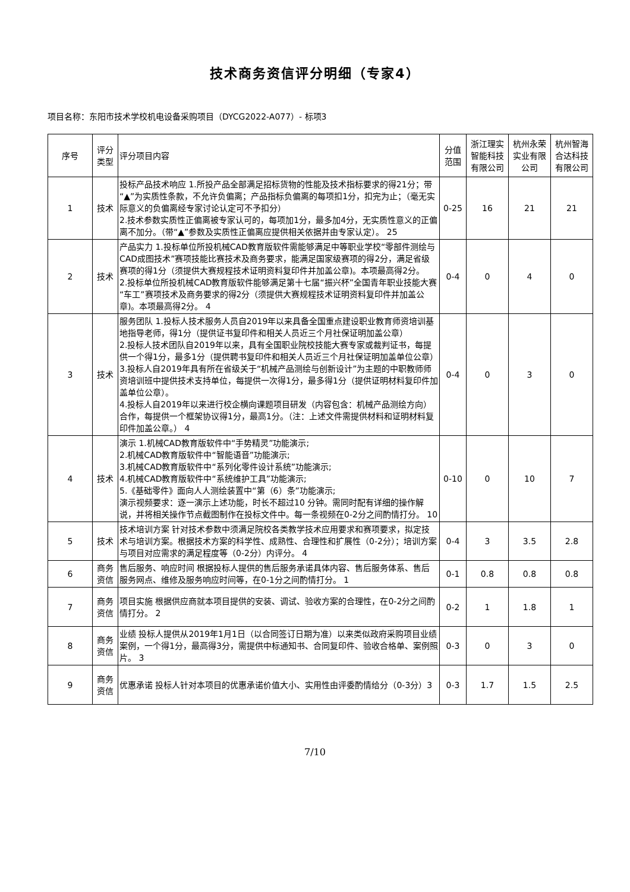技术商务资信评分明细（专家4）
项目名称：东阳市技术学校机电设备采购项目（DYCG2022-A077）- 标项3
| 序号 | 评分类型 | 评分项目内容 | 分值范围 | 浙江理实智能科技有限公司 | 杭州永荣实业有限公司 | 杭州智海合达科技有限公司 |
| --- | --- | --- | --- | --- | --- | --- |
| 1 | 技术 | 投标产品技术响应 1.所投产品全部满足招标货物的性能及技术指标要求的得21分；带“▲”为实质性条款，不允许负偏离；产品指标负偏离的每项扣1分，扣完为止；（毫无实际意义的负偏离经专家讨论认定可不予扣分） 2.技术参数实质性正偏离被专家认可的，每项加1分，最多加4分，无实质性意义的正偏离不加分。（带“▲”参数及实质性正偏离应提供相关依据并由专家认定）。 25 | 0-25 | 16 | 21 | 21 |
| 2 | 技术 | 产品实力 1.投标单位所投机械CAD教育版软件需能够满足中等职业学校“零部件测绘与CAD成图技术”赛项技能比赛技术及商务要求，能满足国家级赛项的得2分，满足省级赛项的得1分（须提供大赛规程技术证明资料复印件并加盖公章)。本项最高得2分。 2.投标单位所投机械CAD教育版软件能够满足第十七届“振兴杯”全国青年职业技能大赛“车工”赛项技术及商务要求的得2分（须提供大赛规程技术证明资料复印件并加盖公章)。本项最高得2分。 4 | 0-4 | 0 | 4 | 0 |
| 3 | 技术 | 服务团队 1.投标人技术服务人员自2019年以来具备全国重点建设职业教育师资培训基地指导老师，得1分（提供证书复印件和相关人员近三个月社保证明加盖公章） 2.投标人技术团队自2019年以来，具有全国职业院校技能大赛专家或裁判证书，每提供一个得1分，最多1分（提供聘书复印件和相关人员近三个月社保证明加盖单位公章） 3.投标人自2019年具有所在省级关于“机械产品测绘与创新设计”为主题的中职教师师资培训班中提供技术支持单位，每提供一次得1分，最多得1分（提供证明材料复印件加盖单位公章）。 4.投标人自2019年以来进行校企横向课题项目研发（内容包含：机械产品测绘方向）合作，每提供一个框架协议得1分，最高1分。（注：上述文件需提供材料和证明材料复印件加盖公章。） 4 | 0-4 | 0 | 3 | 0 |
| 4 | 技术 | 演示 1.机械CAD教育版软件中“手势精灵”功能演示; 2.机械CAD教育版软件中“智能语音”功能演示; 3.机械CAD教育版软件中“系列化零件设计系统”功能演示; 4.机械CAD教育版软件中“系统维护工具”功能演示; 5.《基础零件》面向人人测绘装置中“第（6）条”功能演示; 演示视频要求：逐一演示上述功能，时长不超过10 分钟。需同时配有详细的操作解说，并将相关操作节点截图制作在投标文件中。每一条视频在0-2分之间酌情打分。 10 | 0-10 | 0 | 10 | 7 |
| 5 | 技术 | 技术培训方案 针对技术参数中须满足院校各类教学技术应用要求和赛项要求，拟定技术与培训方案。根据技术方案的科学性、成熟性、合理性和扩展性（0-2分）；培训方案与项目对应需求的满足程度等（0-2分）内评分。 4 | 0-4 | 3 | 3.5 | 2.8 |
| 6 | 商务资信 | 售后服务、响应时间 根据投标人提供的售后服务承诺具体内容、售后服务体系、售后服务网点、维修及服务响应时间等，在0-1分之间酌情打分。 1 | 0-1 | 0.8 | 0.8 | 0.8 |
| 7 | 商务资信 | 项目实施 根据供应商就本项目提供的安装、调试、验收方案的合理性，在0-2分之间酌情打分。 2 | 0-2 | 1 | 1.8 | 1 |
| 8 | 商务资信 | 业绩 投标人提供从2019年1月1日（以合同签订日期为准）以来类似政府采购项目业绩案例，一个得1分，最高得3分，需提供中标通知书、合同复印件、验收合格单、案例照片。 3 | 0-3 | 0 | 3 | 0 |
| 9 | 商务资信 | 优惠承诺 投标人针对本项目的优惠承诺价值大小、实用性由评委酌情给分（0-3分）3 | 0-3 | 1.7 | 1.5 | 2.5 |
7/10